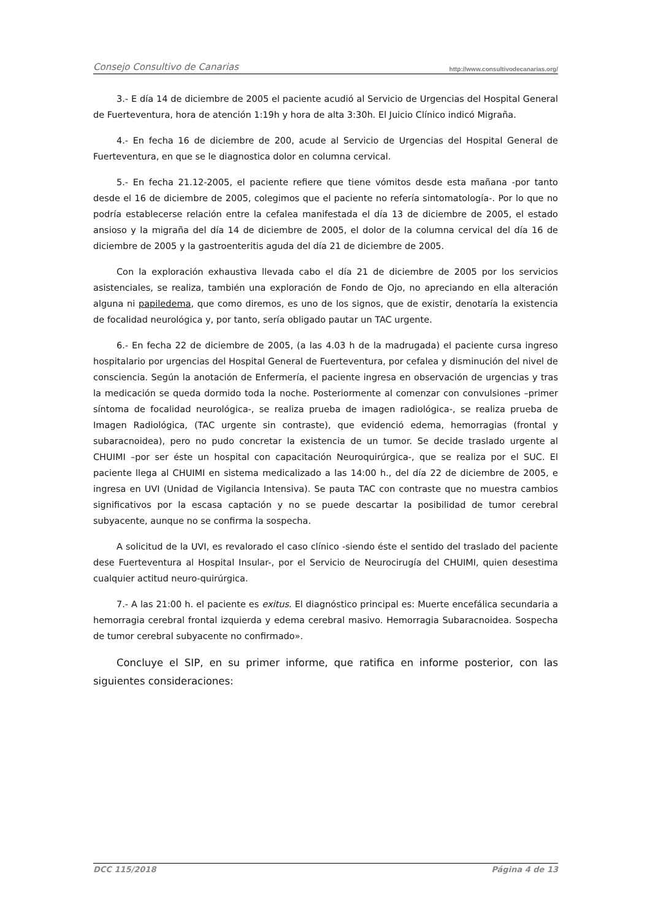Consejo Consultivo de Canarias http://www.consultivodecanarias.org/
3.- E día 14 de diciembre de 2005 el paciente acudió al Servicio de Urgencias del Hospital General de Fuerteventura, hora de atención 1:19h y hora de alta 3:30h. El Juicio Clínico indicó Migraña.
4.- En fecha 16 de diciembre de 200, acude al Servicio de Urgencias del Hospital General de Fuerteventura, en que se le diagnostica dolor en columna cervical.
5.- En fecha 21.12-2005, el paciente refiere que tiene vómitos desde esta mañana -por tanto desde el 16 de diciembre de 2005, colegimos que el paciente no refería sintomatología-. Por lo que no podría establecerse relación entre la cefalea manifestada el día 13 de diciembre de 2005, el estado ansioso y la migraña del día 14 de diciembre de 2005, el dolor de la columna cervical del día 16 de diciembre de 2005 y la gastroenteritis aguda del día 21 de diciembre de 2005.
Con la exploración exhaustiva llevada cabo el día 21 de diciembre de 2005 por los servicios asistenciales, se realiza, también una exploración de Fondo de Ojo, no apreciando en ella alteración alguna ni papiledema, que como diremos, es uno de los signos, que de existir, denotaría la existencia de focalidad neurológica y, por tanto, sería obligado pautar un TAC urgente.
6.- En fecha 22 de diciembre de 2005, (a las 4.03 h de la madrugada) el paciente cursa ingreso hospitalario por urgencias del Hospital General de Fuerteventura, por cefalea y disminución del nivel de consciencia. Según la anotación de Enfermería, el paciente ingresa en observación de urgencias y tras la medicación se queda dormido toda la noche. Posteriormente al comenzar con convulsiones –primer síntoma de focalidad neurológica-, se realiza prueba de imagen radiológica-, se realiza prueba de Imagen Radiológica, (TAC urgente sin contraste), que evidenció edema, hemorragias (frontal y subaracnoidea), pero no pudo concretar la existencia de un tumor. Se decide traslado urgente al CHUIMI –por ser éste un hospital con capacitación Neuroquirúrgica-, que se realiza por el SUC. El paciente llega al CHUIMI en sistema medicalizado a las 14:00 h., del día 22 de diciembre de 2005, e ingresa en UVI (Unidad de Vigilancia Intensiva). Se pauta TAC con contraste que no muestra cambios significativos por la escasa captación y no se puede descartar la posibilidad de tumor cerebral subyacente, aunque no se confirma la sospecha.
A solicitud de la UVI, es revalorado el caso clínico -siendo éste el sentido del traslado del paciente dese Fuerteventura al Hospital Insular-, por el Servicio de Neurocirugía del CHUIMI, quien desestima cualquier actitud neuro-quirúrgica.
7.- A las 21:00 h. el paciente es exitus. El diagnóstico principal es: Muerte encefálica secundaria a hemorragia cerebral frontal izquierda y edema cerebral masivo. Hemorragia Subaracnoidea. Sospecha de tumor cerebral subyacente no confirmado».
Concluye el SIP, en su primer informe, que ratifica en informe posterior, con las siguientes consideraciones:
DCC 115/2018 Página 4 de 13